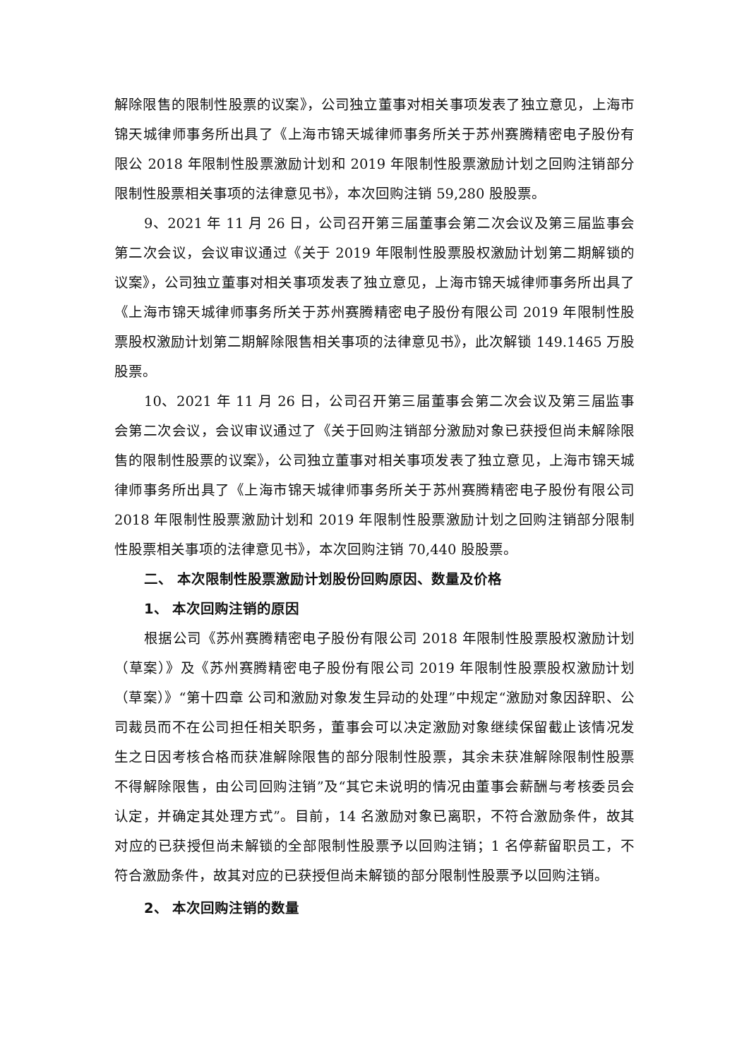解除限售的限制性股票的议案》，公司独立董事对相关事项发表了独立意见，上海市锦天城律师事务所出具了《上海市锦天城律师事务所关于苏州赛腾精密电子股份有限公 2018 年限制性股票激励计划和 2019 年限制性股票激励计划之回购注销部分限制性股票相关事项的法律意见书》，本次回购注销 59,280 股股票。
9、2021 年 11 月 26 日，公司召开第三届董事会第二次会议及第三届监事会第二次会议，会议审议通过《关于 2019 年限制性股票股权激励计划第二期解锁的议案》，公司独立董事对相关事项发表了独立意见，上海市锦天城律师事务所出具了《上海市锦天城律师事务所关于苏州赛腾精密电子股份有限公司 2019 年限制性股票股权激励计划第二期解除限售相关事项的法律意见书》，此次解锁 149.1465 万股股票。
10、2021 年 11 月 26 日，公司召开第三届董事会第二次会议及第三届监事会第二次会议，会议审议通过了《关于回购注销部分激励对象已获授但尚未解除限售的限制性股票的议案》，公司独立董事对相关事项发表了独立意见，上海市锦天城律师事务所出具了《上海市锦天城律师事务所关于苏州赛腾精密电子股份有限公司 2018 年限制性股票激励计划和 2019 年限制性股票激励计划之回购注销部分限制性股票相关事项的法律意见书》，本次回购注销 70,440 股股票。
二、 本次限制性股票激励计划股份回购原因、数量及价格
1、 本次回购注销的原因
根据公司《苏州赛腾精密电子股份有限公司 2018 年限制性股票股权激励计划（草案）》及《苏州赛腾精密电子股份有限公司 2019 年限制性股票股权激励计划（草案）》“第十四章 公司和激励对象发生异动的处理”中规定“激励对象因辞职、公司裁员而不在公司担任相关职务，董事会可以决定激励对象继续保留截止该情况发生之日因考核合格而获准解除限售的部分限制性股票，其余未获准解除限制性股票不得解除限售，由公司回购注销”及“其它未说明的情况由董事会薪酬与考核委员会认定，并确定其处理方式”。目前，14 名激励对象已离职，不符合激励条件，故其对应的已获授但尚未解锁的全部限制性股票予以回购注销；1 名停薪留职员工，不符合激励条件，故其对应的已获授但尚未解锁的部分限制性股票予以回购注销。
2、 本次回购注销的数量